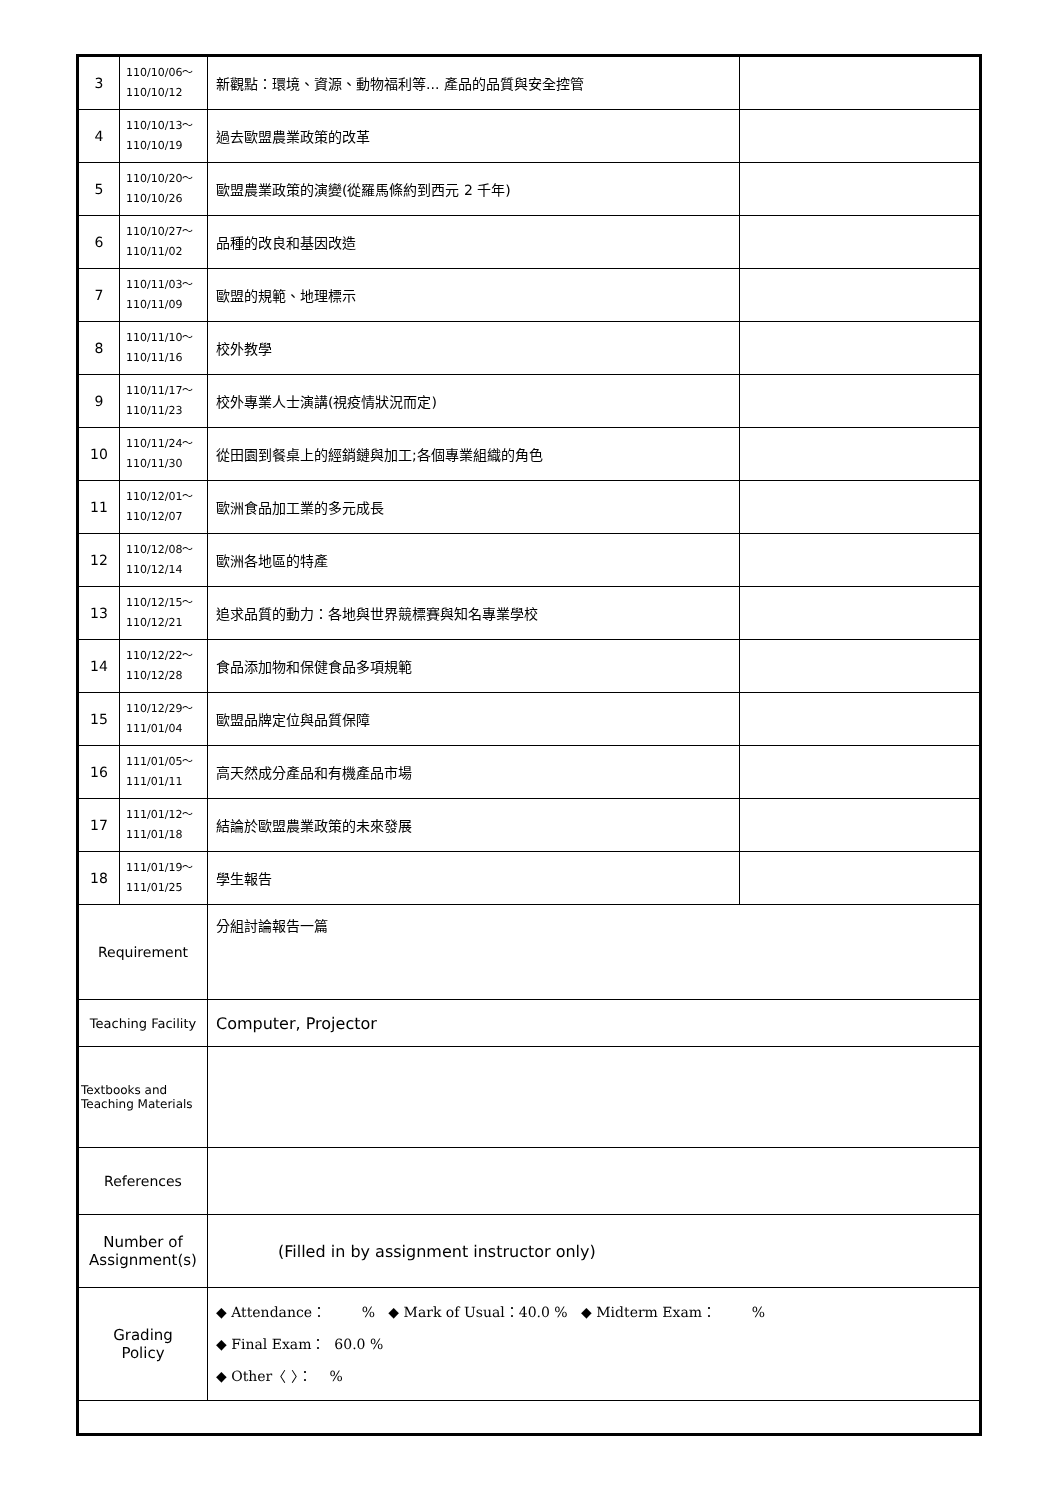| 3 | 110/10/06～ 110/10/12 | 新觀點：環境、資源、動物福利等... 產品的品質與安全控管 | |
| 4 | 110/10/13～ 110/10/19 | 過去歐盟農業政策的改革 | |
| 5 | 110/10/20～ 110/10/26 | 歐盟農業政策的演變(從羅馬條約到西元 2 千年) | |
| 6 | 110/10/27～ 110/11/02 | 品種的改良和基因改造 | |
| 7 | 110/11/03～ 110/11/09 | 歐盟的規範、地理標示 | |
| 8 | 110/11/10～ 110/11/16 | 校外教學 | |
| 9 | 110/11/17～ 110/11/23 | 校外專業人士演講(視疫情狀況而定) | |
| 10 | 110/11/24～ 110/11/30 | 從田園到餐桌上的經銷鏈與加工;各個專業組織的角色 | |
| 11 | 110/12/01～ 110/12/07 | 歐洲食品加工業的多元成長 | |
| 12 | 110/12/08～ 110/12/14 | 歐洲各地區的特產 | |
| 13 | 110/12/15～ 110/12/21 | 追求品質的動力：各地與世界競標賽與知名專業學校 | |
| 14 | 110/12/22～ 110/12/28 | 食品添加物和保健食品多項規範 | |
| 15 | 110/12/29～ 111/01/04 | 歐盟品牌定位與品質保障 | |
| 16 | 111/01/05～ 111/01/11 | 高天然成分產品和有機產品市場 | |
| 17 | 111/01/12～ 111/01/18 | 結論於歐盟農業政策的未來發展 | |
| 18 | 111/01/19～ 111/01/25 | 學生報告 | |
| Requirement | | 分組討論報告一篇 | |
| Teaching Facility | | Computer, Projector | |
| Textbooks and Teaching Materials | | | |
| References | | | |
| Number of Assignment(s) | | (Filled in by assignment instructor only) | |
| Grading Policy | | ◆ Attendance： % ◆ Mark of Usual：40.0 % ◆ Midterm Exam： % ◆ Final Exam： 60.0 % ◆ Other〈 〉： % | |